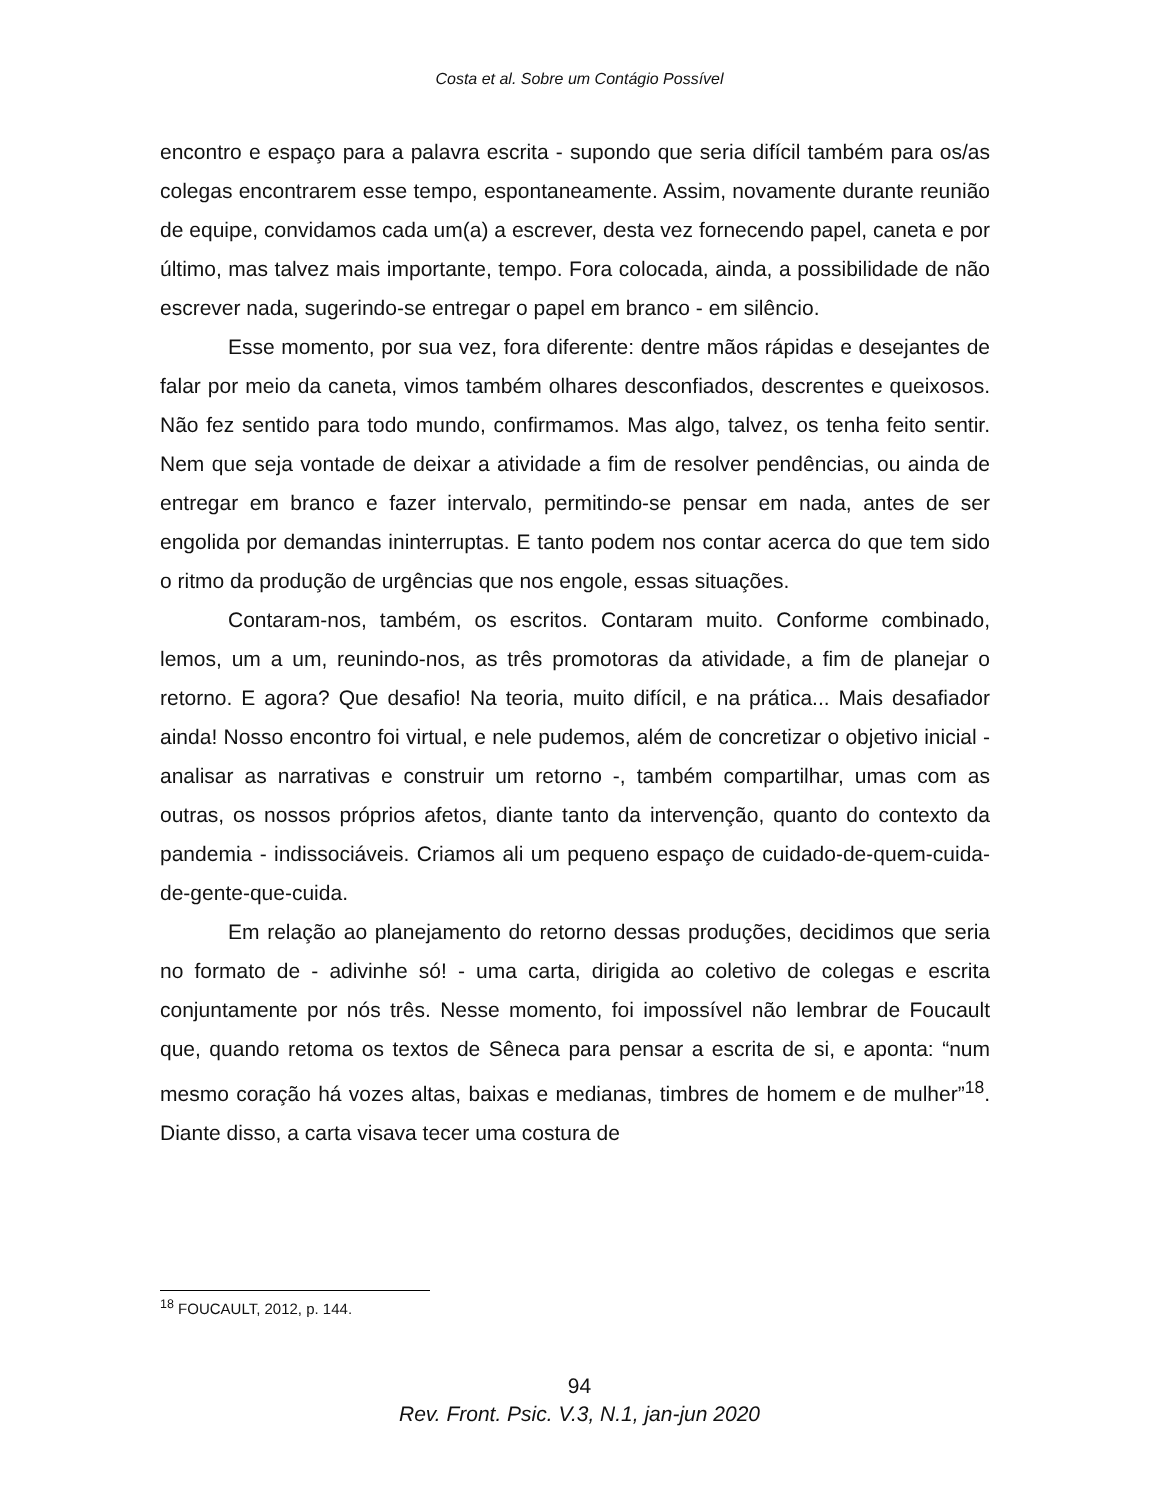Costa et al. Sobre um Contágio Possível
encontro e espaço para a palavra escrita - supondo que seria difícil também para os/as colegas encontrarem esse tempo, espontaneamente. Assim, novamente durante reunião de equipe, convidamos cada um(a) a escrever, desta vez fornecendo papel, caneta e por último, mas talvez mais importante, tempo. Fora colocada, ainda, a possibilidade de não escrever nada, sugerindo-se entregar o papel em branco - em silêncio.
Esse momento, por sua vez, fora diferente: dentre mãos rápidas e desejantes de falar por meio da caneta, vimos também olhares desconfiados, descrentes e queixosos. Não fez sentido para todo mundo, confirmamos. Mas algo, talvez, os tenha feito sentir. Nem que seja vontade de deixar a atividade a fim de resolver pendências, ou ainda de entregar em branco e fazer intervalo, permitindo-se pensar em nada, antes de ser engolida por demandas ininterruptas. E tanto podem nos contar acerca do que tem sido o ritmo da produção de urgências que nos engole, essas situações.
Contaram-nos, também, os escritos. Contaram muito. Conforme combinado, lemos, um a um, reunindo-nos, as três promotoras da atividade, a fim de planejar o retorno. E agora? Que desafio! Na teoria, muito difícil, e na prática... Mais desafiador ainda! Nosso encontro foi virtual, e nele pudemos, além de concretizar o objetivo inicial - analisar as narrativas e construir um retorno -, também compartilhar, umas com as outras, os nossos próprios afetos, diante tanto da intervenção, quanto do contexto da pandemia - indissociáveis. Criamos ali um pequeno espaço de cuidado-de-quem-cuida-de-gente-que-cuida.
Em relação ao planejamento do retorno dessas produções, decidimos que seria no formato de - adivinhe só! - uma carta, dirigida ao coletivo de colegas e escrita conjuntamente por nós três. Nesse momento, foi impossível não lembrar de Foucault que, quando retoma os textos de Sêneca para pensar a escrita de si, e aponta: “num mesmo coração há vozes altas, baixas e medianas, timbres de homem e de mulher”<sup>18</sup>. Diante disso, a carta visava tecer uma costura de
<sup>18</sup> FOUCAULT, 2012, p. 144.
94
Rev. Front. Psic. V.3, N.1, jan-jun 2020